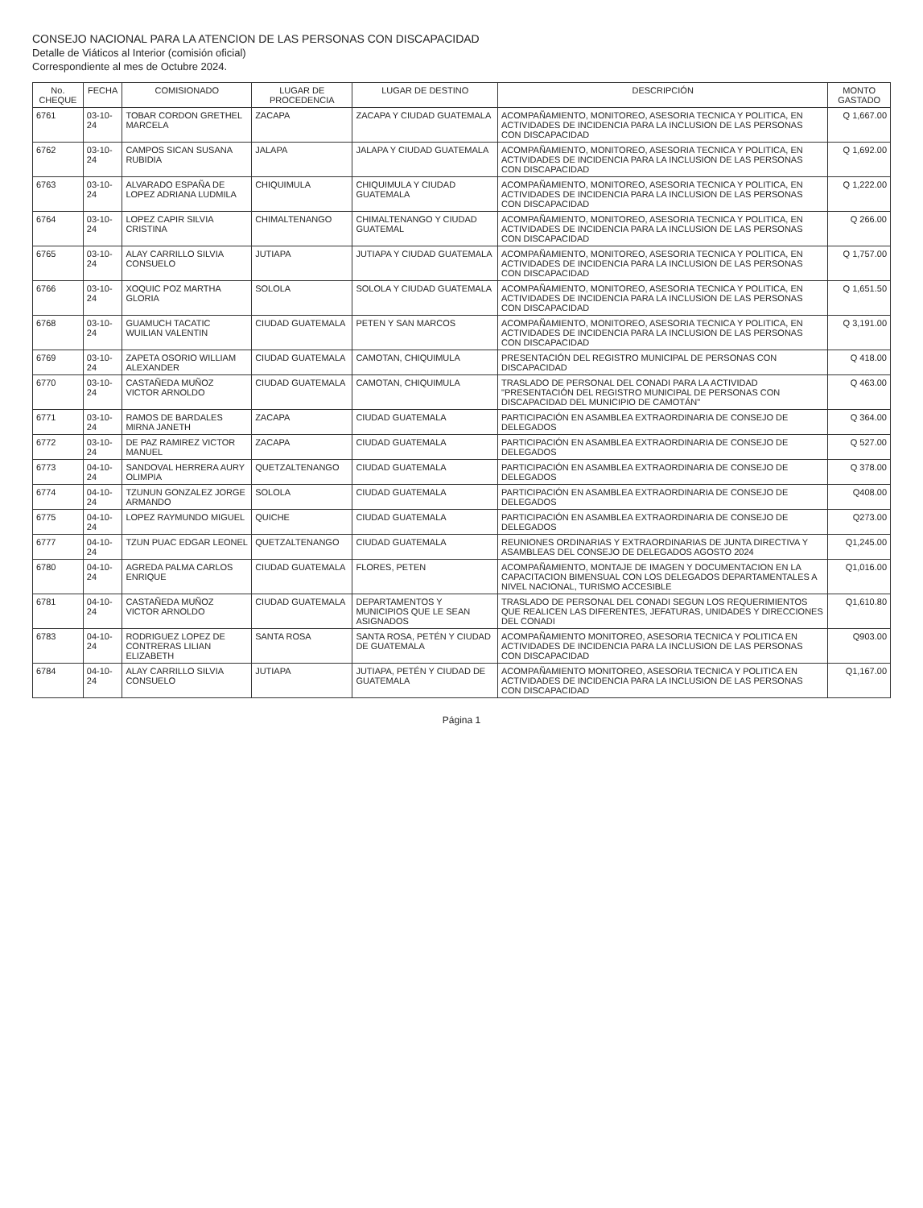CONSEJO NACIONAL PARA LA ATENCION DE LAS PERSONAS CON DISCAPACIDAD
Detalle de Viáticos al Interior (comisión oficial)
Correspondiente al mes de Octubre 2024.
| No. CHEQUE | FECHA | COMISIONADO | LUGAR DE PROCEDENCIA | LUGAR DE DESTINO | DESCRIPCIÓN | MONTO GASTADO |
| --- | --- | --- | --- | --- | --- | --- |
| 6761 | 03-10-24 | TOBAR CORDON GRETHEL MARCELA | ZACAPA | ZACAPA Y CIUDAD GUATEMALA | ACOMPAÑAMIENTO, MONITOREO, ASESORIA TECNICA Y POLITICA, EN ACTIVIDADES DE INCIDENCIA PARA LA INCLUSION DE LAS PERSONAS CON DISCAPACIDAD | Q 1,667.00 |
| 6762 | 03-10-24 | CAMPOS SICAN SUSANA RUBIDIA | JALAPA | JALAPA Y CIUDAD GUATEMALA | ACOMPAÑAMIENTO, MONITOREO, ASESORIA TECNICA Y POLITICA, EN ACTIVIDADES DE INCIDENCIA PARA LA INCLUSION DE LAS PERSONAS CON DISCAPACIDAD | Q 1,692.00 |
| 6763 | 03-10-24 | ALVARADO ESPAÑA DE LOPEZ ADRIANA LUDMILA | CHIQUIMULA | CHIQUIMULA Y CIUDAD GUATEMALA | ACOMPAÑAMIENTO, MONITOREO, ASESORIA TECNICA Y POLITICA, EN ACTIVIDADES DE INCIDENCIA PARA LA INCLUSION DE LAS PERSONAS CON DISCAPACIDAD | Q 1,222.00 |
| 6764 | 03-10-24 | LOPEZ CAPIR SILVIA CRISTINA | CHIMALTENANGO | CHIMALTENANGO Y CIUDAD GUATEMAL | ACOMPAÑAMIENTO, MONITOREO, ASESORIA TECNICA Y POLITICA, EN ACTIVIDADES DE INCIDENCIA PARA LA INCLUSION DE LAS PERSONAS CON DISCAPACIDAD | Q 266.00 |
| 6765 | 03-10-24 | ALAY CARRILLO SILVIA CONSUELO | JUTIAPA | JUTIAPA Y CIUDAD GUATEMALA | ACOMPAÑAMIENTO, MONITOREO, ASESORIA TECNICA Y POLITICA, EN ACTIVIDADES DE INCIDENCIA PARA LA INCLUSION DE LAS PERSONAS CON DISCAPACIDAD | Q 1,757.00 |
| 6766 | 03-10-24 | XOQUIC POZ MARTHA GLORIA | SOLOLA | SOLOLA Y CIUDAD GUATEMALA | ACOMPAÑAMIENTO, MONITOREO, ASESORIA TECNICA Y POLITICA, EN ACTIVIDADES DE INCIDENCIA PARA LA INCLUSION DE LAS PERSONAS CON DISCAPACIDAD | Q 1,651.50 |
| 6768 | 03-10-24 | GUAMUCH TACATIC WUILIAN VALENTIN | CIUDAD GUATEMALA | PETEN Y SAN MARCOS | ACOMPAÑAMIENTO, MONITOREO, ASESORIA TECNICA Y POLITICA, EN ACTIVIDADES DE INCIDENCIA PARA LA INCLUSION DE LAS PERSONAS CON DISCAPACIDAD | Q 3,191.00 |
| 6769 | 03-10-24 | ZAPETA OSORIO WILLIAM ALEXANDER | CIUDAD GUATEMALA | CAMOTAN, CHIQUIMULA | PRESENTACIÓN DEL REGISTRO MUNICIPAL DE PERSONAS CON DISCAPACIDAD | Q 418.00 |
| 6770 | 03-10-24 | CASTAÑEDA MUÑOZ VICTOR ARNOLDO | CIUDAD GUATEMALA | CAMOTAN, CHIQUIMULA | TRASLADO DE PERSONAL DEL CONADI PARA LA ACTIVIDAD "PRESENTACIÓN DEL REGISTRO MUNICIPAL DE PERSONAS CON DISCAPACIDAD DEL MUNICIPIO DE CAMOTÁN" | Q 463.00 |
| 6771 | 03-10-24 | RAMOS DE BARDALES MIRNA JANETH | ZACAPA | CIUDAD GUATEMALA | PARTICIPACIÓN EN ASAMBLEA EXTRAORDINARIA DE CONSEJO DE DELEGADOS | Q 364.00 |
| 6772 | 03-10-24 | DE PAZ RAMIREZ VICTOR MANUEL | ZACAPA | CIUDAD GUATEMALA | PARTICIPACIÓN EN ASAMBLEA EXTRAORDINARIA DE CONSEJO DE DELEGADOS | Q 527.00 |
| 6773 | 04-10-24 | SANDOVAL HERRERA AURY OLIMPIA | QUETZALTENANGO | CIUDAD GUATEMALA | PARTICIPACIÓN EN ASAMBLEA EXTRAORDINARIA DE CONSEJO DE DELEGADOS | Q 378.00 |
| 6774 | 04-10-24 | TZUNUN GONZALEZ JORGE ARMANDO | SOLOLA | CIUDAD GUATEMALA | PARTICIPACIÓN EN ASAMBLEA EXTRAORDINARIA DE CONSEJO DE DELEGADOS | Q408.00 |
| 6775 | 04-10-24 | LOPEZ RAYMUNDO MIGUEL | QUICHE | CIUDAD GUATEMALA | PARTICIPACIÓN EN ASAMBLEA EXTRAORDINARIA DE CONSEJO DE DELEGADOS | Q273.00 |
| 6777 | 04-10-24 | TZUN PUAC EDGAR LEONEL | QUETZALTENANGO | CIUDAD GUATEMALA | REUNIONES ORDINARIAS Y EXTRAORDINARIAS DE JUNTA DIRECTIVA Y ASAMBLEAS DEL CONSEJO DE DELEGADOS AGOSTO 2024 | Q1,245.00 |
| 6780 | 04-10-24 | AGREDA PALMA CARLOS ENRIQUE | CIUDAD GUATEMALA | FLORES, PETEN | ACOMPAÑAMIENTO, MONTAJE DE IMAGEN Y DOCUMENTACION EN LA CAPACITACION BIMENSUAL CON LOS DELEGADOS DEPARTAMENTALES A NIVEL NACIONAL, TURISMO ACCESIBLE | Q1,016.00 |
| 6781 | 04-10-24 | CASTAÑEDA MUÑOZ VICTOR ARNOLDO | CIUDAD GUATEMALA | DEPARTAMENTOS Y MUNICIPIOS QUE LE SEAN ASIGNADOS | TRASLADO DE PERSONAL DEL CONADI SEGUN LOS REQUERIMIENTOS QUE REALICEN LAS DIFERENTES, JEFATURAS, UNIDADES Y DIRECCIONES DEL CONADI | Q1,610.80 |
| 6783 | 04-10-24 | RODRIGUEZ LOPEZ DE CONTRERAS LILIAN ELIZABETH | SANTA ROSA | SANTA ROSA, PETÉN Y CIUDAD DE GUATEMALA | ACOMPAÑAMIENTO MONITOREO, ASESORIA TECNICA Y POLITICA EN ACTIVIDADES DE INCIDENCIA PARA LA INCLUSION DE LAS PERSONAS CON DISCAPACIDAD | Q903.00 |
| 6784 | 04-10-24 | ALAY CARRILLO SILVIA CONSUELO | JUTIAPA | JUTIAPA, PETÉN Y CIUDAD DE GUATEMALA | ACOMPAÑAMIENTO MONITOREO, ASESORIA TECNICA Y POLITICA EN ACTIVIDADES DE INCIDENCIA PARA LA INCLUSION DE LAS PERSONAS CON DISCAPACIDAD | Q1,167.00 |
Página 1